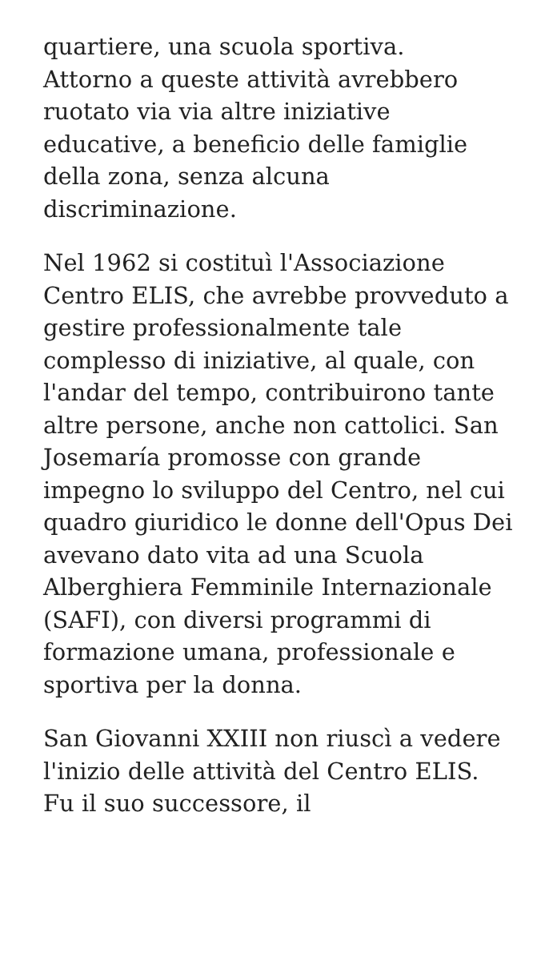quartiere, una scuola sportiva.
Attorno a queste attività avrebbero ruotato via via altre iniziative educative, a beneficio delle famiglie della zona, senza alcuna discriminazione.
Nel 1962 si costituì l'Associazione Centro ELIS, che avrebbe provveduto a gestire professionalmente tale complesso di iniziative, al quale, con l'andar del tempo, contribuirono tante altre persone, anche non cattolici. San Josemaría promosse con grande impegno lo sviluppo del Centro, nel cui quadro giuridico le donne dell'Opus Dei avevano dato vita ad una Scuola Alberghiera Femminile Internazionale (SAFI), con diversi programmi di formazione umana, professionale e sportiva per la donna.
San Giovanni XXIII non riuscì a vedere l'inizio delle attività del Centro ELIS. Fu il suo successore, il